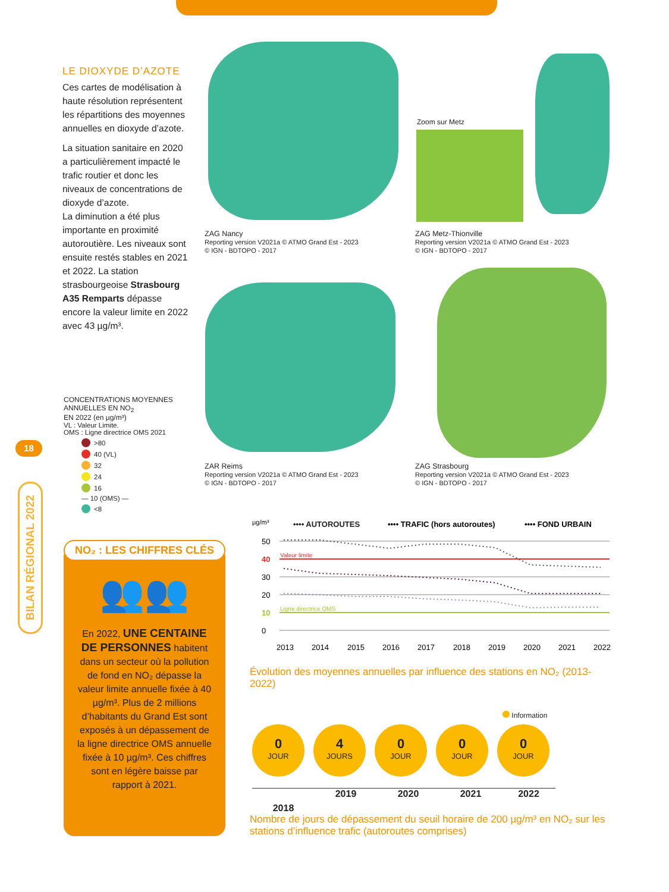LE DIOXYDE D’AZOTE
Ces cartes de modélisation à haute résolution représentent les répartitions des moyennes annuelles en dioxyde d’azote.
La situation sanitaire en 2020 a particulièrement impacté le trafic routier et donc les niveaux de concentrations de dioxyde d’azote.
La diminution a été plus importante en proximité autoroutière. Les niveaux sont ensuite restés stables en 2021 et 2022. La station strasbourgeoise Strasbourg A35 Remparts dépasse encore la valeur limite en 2022 avec 43 µg/m³.
CONCENTRATIONS MOYENNES ANNUELLES EN NO<sub>2</sub>
EN 2022 (en µg/m³)
VL : Valeur Limite.
OMS : Ligne directrice OMS 2021
>80
40 (VL)
32
24
16
— 10 (OMS) —
<8
18
BILAN RÉGIONAL 2022
Zoom sur Metz
ZAG Nancy
Reporting version V2021a © ATMO Grand Est - 2023
© IGN - BDTOPO - 2017
ZAG Metz-Thionville
Reporting version V2021a © ATMO Grand Est - 2023
© IGN - BDTOPO - 2017
ZAR Reims
Reporting version V2021a © ATMO Grand Est - 2023
© IGN - BDTOPO - 2017
ZAG Strasbourg
Reporting version V2021a © ATMO Grand Est - 2023
© IGN - BDTOPO - 2017
NO₂ : LES CHIFFRES CLÉS
👥👥
En 2022, UNE CENTAINE DE PERSONNES habitent dans un secteur où la pollution de fond en NO₂ dépasse la valeur limite annuelle fixée à 40 µg/m³. Plus de 2 millions d’habitants du Grand Est sont exposés à un dépassement de la ligne directrice OMS annuelle fixée à 10 µg/m³. Ces chiffres sont en légère baisse par rapport à 2021.
µg/m³
•••• AUTOROUTES
•••• TRAFIC (hors autoroutes)
•••• FOND URBAIN
Valeur limite
Ligne directrice OMS
50
40
30
20
10
0
2013
2014
2015
2016
2017
2018
2019
2020
2021
2022
Évolution des moyennes annuelles par influence des stations en NO₂ (2013-2022)
Information
0 JOUR
4 JOURS
0 JOUR
0 JOUR
0 JOUR
2018 2019 2020 2021 2022
Nombre de jours de dépassement du seuil horaire de 200 µg/m³ en NO₂ sur les stations d’influence trafic (autoroutes comprises)